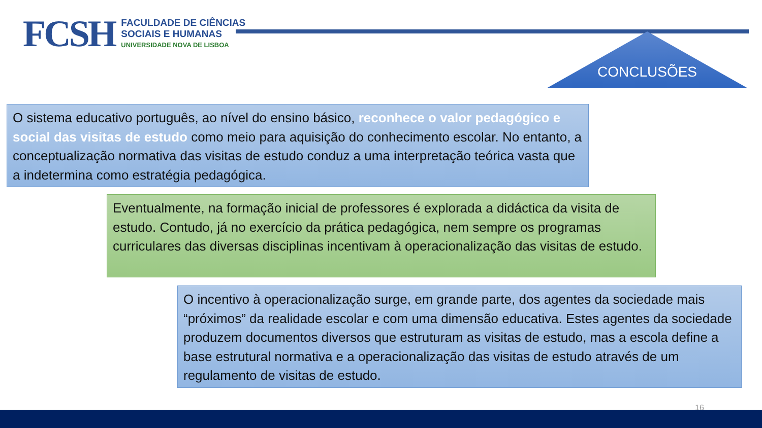FCSH
FACULDADE DE CIÊNCIAS
SOCIAIS E HUMANAS
UNIVERSIDADE NOVA DE LISBOA
CONCLUSÕES
O sistema educativo português, ao nível do ensino básico, reconhece o valor pedagógico e social das visitas de estudo como meio para aquisição do conhecimento escolar. No entanto, a conceptualização normativa das visitas de estudo conduz a uma interpretação teórica vasta que a indetermina como estratégia pedagógica.
Eventualmente, na formação inicial de professores é explorada a didáctica da visita de estudo. Contudo, já no exercício da prática pedagógica, nem sempre os programas curriculares das diversas disciplinas incentivam à operacionalização das visitas de estudo.
O incentivo à operacionalização surge, em grande parte, dos agentes da sociedade mais “próximos” da realidade escolar e com uma dimensão educativa. Estes agentes da sociedade produzem documentos diversos que estruturam as visitas de estudo, mas a escola define a base estrutural normativa e a operacionalização das visitas de estudo através de um regulamento de visitas de estudo.
16